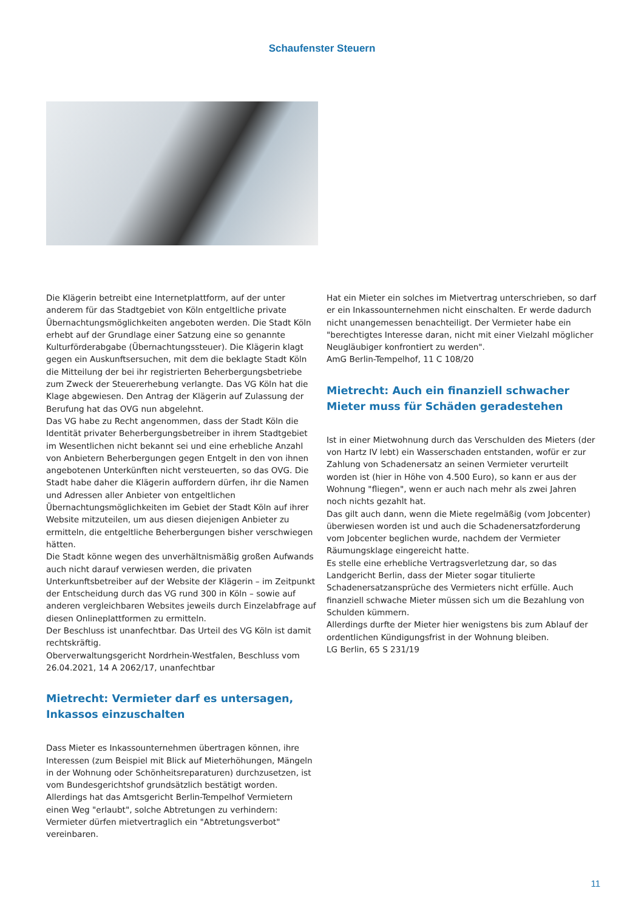Schaufenster Steuern
Die Klägerin betreibt eine Internetplattform, auf der unter anderem für das Stadtgebiet von Köln entgeltliche private Übernachtungsmöglichkeiten angeboten werden. Die Stadt Köln erhebt auf der Grundlage einer Satzung eine so genannte Kulturförderabgabe (Übernachtungssteuer). Die Klägerin klagt gegen ein Auskunftsersuchen, mit dem die beklagte Stadt Köln die Mitteilung der bei ihr registrierten Beherbergungsbetriebe zum Zweck der Steuererhebung verlangte. Das VG Köln hat die Klage abgewiesen. Den Antrag der Klägerin auf Zulassung der Berufung hat das OVG nun abgelehnt.
Das VG habe zu Recht angenommen, dass der Stadt Köln die Identität privater Beherbergungsbetreiber in ihrem Stadtgebiet im Wesentlichen nicht bekannt sei und eine erhebliche Anzahl von Anbietern Beherbergungen gegen Entgelt in den von ihnen angebotenen Unterkünften nicht versteuerten, so das OVG. Die Stadt habe daher die Klägerin auffordern dürfen, ihr die Namen und Adressen aller Anbieter von entgeltlichen Übernachtungsmöglichkeiten im Gebiet der Stadt Köln auf ihrer Website mitzuteilen, um aus diesen diejenigen Anbieter zu ermitteln, die entgeltliche Beherbergungen bisher verschwiegen hätten.
Die Stadt könne wegen des unverhältnismäßig großen Aufwands auch nicht darauf verwiesen werden, die privaten Unterkunftsbetreiber auf der Website der Klägerin – im Zeitpunkt der Entscheidung durch das VG rund 300 in Köln – sowie auf anderen vergleichbaren Websites jeweils durch Einzelabfrage auf diesen Onlineplattformen zu ermitteln.
Der Beschluss ist unanfechtbar. Das Urteil des VG Köln ist damit rechtskräftig.
Oberverwaltungsgericht Nordrhein-Westfalen, Beschluss vom 26.04.2021, 14 A 2062/17, unanfechtbar
Mietrecht: Vermieter darf es untersagen, Inkassos einzuschalten
Dass Mieter es Inkassounternehmen übertragen können, ihre Interessen (zum Beispiel mit Blick auf Mieterhöhungen, Mängeln in der Wohnung oder Schönheitsreparaturen) durchzusetzen, ist vom Bundesgerichtshof grundsätzlich bestätigt worden.
Allerdings hat das Amtsgericht Berlin-Tempelhof Vermietern einen Weg "erlaubt", solche Abtretungen zu verhindern: Vermieter dürfen mietvertraglich ein "Abtretungsverbot" vereinbaren.
Hat ein Mieter ein solches im Mietvertrag unterschrieben, so darf er ein Inkassounternehmen nicht einschalten. Er werde dadurch nicht unangemessen benachteiligt. Der Vermieter habe ein "berechtigtes Interesse daran, nicht mit einer Vielzahl möglicher Neugläubiger konfrontiert zu werden".
AmG Berlin-Tempelhof, 11 C 108/20
Mietrecht: Auch ein finanziell schwacher Mieter muss für Schäden geradestehen
Ist in einer Mietwohnung durch das Verschulden des Mieters (der von Hartz IV lebt) ein Wasserschaden entstanden, wofür er zur Zahlung von Schadenersatz an seinen Vermieter verurteilt worden ist (hier in Höhe von 4.500 Euro), so kann er aus der Wohnung "fliegen", wenn er auch nach mehr als zwei Jahren noch nichts gezahlt hat.
Das gilt auch dann, wenn die Miete regelmäßig (vom Jobcenter) überwiesen worden ist und auch die Schadenersatzforderung vom Jobcenter beglichen wurde, nachdem der Vermieter Räumungsklage eingereicht hatte.
Es stelle eine erhebliche Vertragsverletzung dar, so das Landgericht Berlin, dass der Mieter sogar titulierte Schadenersatzansprüche des Vermieters nicht erfülle. Auch finanziell schwache Mieter müssen sich um die Bezahlung von Schulden kümmern.
Allerdings durfte der Mieter hier wenigstens bis zum Ablauf der ordentlichen Kündigungsfrist in der Wohnung bleiben.
LG Berlin, 65 S 231/19
11